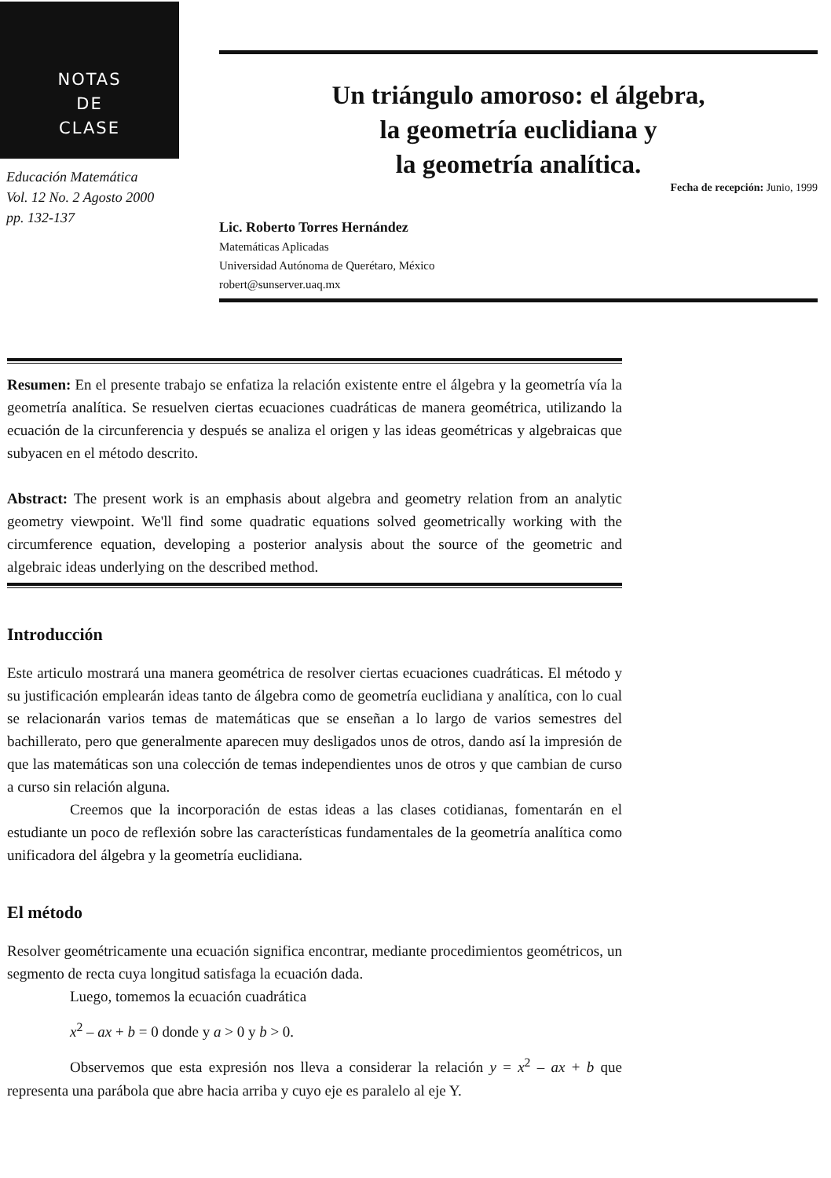NOTAS
DE
CLASE
Educación Matemática
Vol. 12 No. 2 Agosto 2000
pp. 132-137
Un triángulo amoroso: el álgebra,
la geometría euclidiana y
la geometría analítica.
Fecha de recepción: Junio, 1999
Lic. Roberto Torres Hernández
Matemáticas Aplicadas
Universidad Autónoma de Querétaro, México
robert@sunserver.uaq.mx
Resumen: En el presente trabajo se enfatiza la relación existente entre el álgebra y la geometría vía la geometría analítica. Se resuelven ciertas ecuaciones cuadráticas de manera geométrica, utilizando la ecuación de la circunferencia y después se analiza el origen y las ideas geométricas y algebraicas que subyacen en el método descrito.
Abstract: The present work is an emphasis about algebra and geometry relation from an analytic geometry viewpoint. We'll find some quadratic equations solved geometrically working with the circumference equation, developing a posterior analysis about the source of the geometric and algebraic ideas underlying on the described method.
Introducción
Este articulo mostrará una manera geométrica de resolver ciertas ecuaciones cuadráticas. El método y su justificación emplearán ideas tanto de álgebra como de geometría euclidiana y analítica, con lo cual se relacionarán varios temas de matemáticas que se enseñan a lo largo de varios semestres del bachillerato, pero que generalmente aparecen muy desligados unos de otros, dando así la impresión de que las matemáticas son una colección de temas independientes unos de otros y que cambian de curso a curso sin relación alguna.
Creemos que la incorporación de estas ideas a las clases cotidianas, fomentarán en el estudiante un poco de reflexión sobre las características fundamentales de la geometría analítica como unificadora del álgebra y la geometría euclidiana.
El método
Resolver geométricamente una ecuación significa encontrar, mediante procedimientos geométricos, un segmento de recta cuya longitud satisfaga la ecuación dada.
Luego, tomemos la ecuación cuadrática
x<sup>2</sup> – ax + b = 0 donde y a > 0 y b > 0.
Observemos que esta expresión nos lleva a considerar la relación y = x<sup>2</sup> – ax + b que representa una parábola que abre hacia arriba y cuyo eje es paralelo al eje Y.